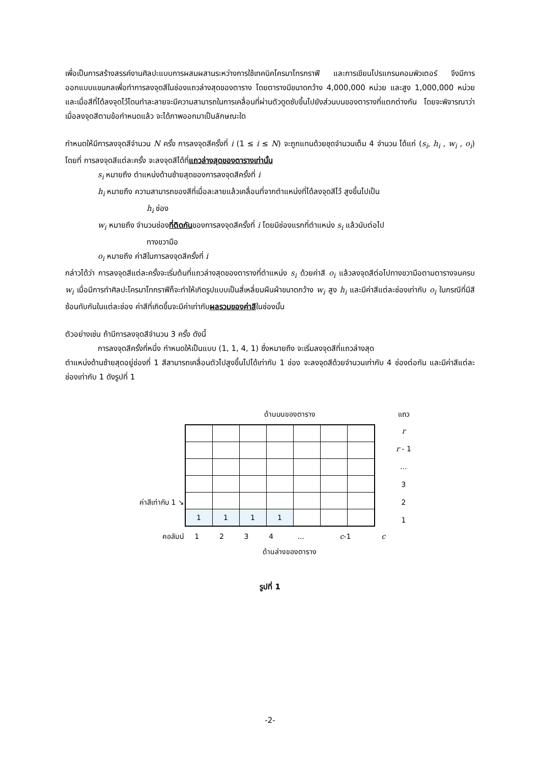เพื่อเป็นการสร้างสรรค์งานศิลปะแบบการผสมผสานระหว่างการใช้เทคนิคโครมาโทรกราฟี และการเขียนโปรแกรมคอมพิวเตอร์ จึงมีการออกแบบแขนกลเพื่อทำการลงจุดสีในช่องแถวล่างสุดของตาราง โดยตารางมีขนาดกว้าง 4,000,000 หน่วย และสูง 1,000,000 หน่วย และเมื่อสีที่ได้ลงจุดไว้โดนทำละลายจะมีความสามารถในการเคลื่อนที่ผ่านตัวดูดซับขึ้นไปยังส่วนบนของตารางที่แตกต่างกัน โดยจะพิจารณาว่าเมื่อลงจุดสีตามข้อกำหนดแล้ว จะได้ภาพออกมาเป็นลักษณะใด
กำหนดให้มีการลงจุดสีจำนวน N ครั้ง การลงจุดสีครั้งที่ i (1 ≤ i ≤ N) จะถูกแทนด้วยชุดจำนวนเต็ม 4 จำนวน ได้แก่ (s<sub>i</sub>, h<sub>i</sub> , w<sub>i</sub> , o<sub>i</sub>) โดยที่ การลงจุดสีแต่ละครั้ง จะลงจุดสีได้ที่แถวล่างสุดของตารางเท่านั้น
s<sub>i</sub> หมายถึง ตำแหน่งด้านซ้ายสุดของการลงจุดสีครั้งที่ i
h<sub>i</sub> หมายถึง ความสามารถของสีที่เมื่อละลายแล้วเคลื่อนที่จากตำแหน่งที่ได้ลงจุดสีไว้ สูงขึ้นไปเป็น
h<sub>i</sub> ช่อง
w<sub>i</sub> หมายถึง จำนวนช่องที่ติดกันของการลงจุดสีครั้งที่ i โดยมีช่องแรกที่ตำแหน่ง s<sub>i</sub> แล้วนับต่อไป
ทางขวามือ
o<sub>i</sub> หมายถึง ค่าสีในการลงจุดสีครั้งที่ i
กล่าวได้ว่า การลงจุดสีแต่ละครั้งจะเริ่มต้นที่แถวล่างสุดของตารางที่ตำแหน่ง s<sub>i</sub> ด้วยค่าสี o<sub>i</sub> แล้วลงจุดสีต่อไปทางขวามือตามตารางจนครบ w<sub>i</sub> เมื่อมีการทำศิลปะโครมาโทกราฟีก็จะทำให้เกิดรูปแบบเป็นสี่เหลี่ยมผืนผ้าขนาดกว้าง w<sub>i</sub> สูง h<sub>i</sub> และมีค่าสีแต่ละช่องเท่ากับ o<sub>i</sub> ในกรณีที่มีสีซ้อนทับกันในแต่ละช่อง ค่าสีที่เกิดขึ้นจะมีค่าเท่ากับผลรวมของค่าสีในช่องนั้น
ตัวอย่างเช่น ถ้ามีการลงจุดสีจำนวน 3 ครั้ง ดังนี้
การลงจุดสีครั้งที่หนึ่ง กำหนดให้เป็นแบบ (1, 1, 4, 1) ซึ่งหมายถึง จะเริ่มลงจุดสีที่แถวล่างสุด
ตำแหน่งด้านซ้ายสุดอยู่ช่องที่ 1 สีสามารถเคลื่อนตัวไปสูงขึ้นไปได้เท่ากับ 1 ช่อง จะลงจุดสีด้วยจำนวนเท่ากับ 4 ช่องต่อกัน และมีค่าสีแต่ละช่องเท่ากับ 1 ดังรูปที่ 1
| | ด้านบนของตาราง | | | | | | | แถว |
| | / 1 / 1 / 1 / 1 / / / / | | | | | | | r |
| | | | | | | | | r - 1 |
| | | | | | | | | ... |
| | | | | | | | | 3 |
| ค่าสีเท่ากับ 1 ↘ | | | | | | | | 2 |
| | | | | | | | | 1 |
| คอลัมน์ | 1 | 2 | 3 | 4 | ... | c -1 | c | |
| | ด้านล่างของตาราง | | | | | | | |
รูปที่ 1
-2-